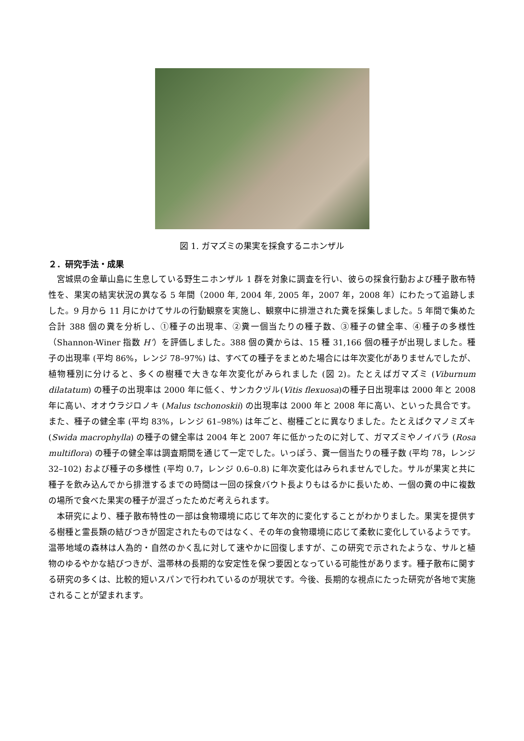図 1. ガマズミの果実を採食するニホンザル
２．研究手法・成果
宮城県の金華山島に生息している野生ニホンザル 1 群を対象に調査を行い、彼らの採食行動および種子散布特性を、果実の結実状況の異なる 5 年間（2000 年, 2004 年, 2005 年，2007 年，2008 年）にわたって追跡しました。9 月から 11 月にかけてサルの行動観察を実施し、観察中に排泄された糞を採集しました。5 年間で集めた合計 388 個の糞を分析し、①種子の出現率、②糞一個当たりの種子数、③種子の健全率、④種子の多様性（Shannon-Winer 指数 H’）を評価しました。388 個の糞からは、15 種 31,166 個の種子が出現しました。種子の出現率 (平均 86%，レンジ 78–97%) は、すべての種子をまとめた場合には年次変化がありませんでしたが、植物種別に分けると、多くの樹種で大きな年次変化がみられました (図 2)。たとえばガマズミ (Viburnum dilatatum) の種子の出現率は 2000 年に低く、サンカクヅル(Vitis flexuosa)の種子日出現率は 2000 年と 2008 年に高い、オオウラジロノキ (Malus tschonoskii) の出現率は 2000 年と 2008 年に高い、といった具合です。また、種子の健全率 (平均 83%，レンジ 61–98%) は年ごと、樹種ごとに異なりました。たとえばクマノミズキ (Swida macrophylla) の種子の健全率は 2004 年と 2007 年に低かったのに対して、ガマズミやノイバラ (Rosa multiflora) の種子の健全率は調査期間を通じて一定でした。いっぽう、糞一個当たりの種子数 (平均 78，レンジ 32–102) および種子の多様性 (平均 0.7，レンジ 0.6–0.8) に年次変化はみられませんでした。サルが果実と共に種子を飲み込んでから排泄するまでの時間は一回の採食バウト長よりもはるかに長いため、一個の糞の中に複数の場所で食べた果実の種子が混ざったためだ考えられます。
本研究により、種子散布特性の一部は食物環境に応じて年次的に変化することがわかりました。果実を提供する樹種と霊長類の結びつきが固定されたものではなく、その年の食物環境に応じて柔軟に変化しているようです。温帯地域の森林は人為的・自然のかく乱に対して速やかに回復しますが、この研究で示されたような、サルと植物のゆるやかな結びつきが、温帯林の長期的な安定性を保つ要因となっている可能性があります。種子散布に関する研究の多くは、比較的短いスパンで行われているのが現状です。今後、長期的な視点にたった研究が各地で実施されることが望まれます。